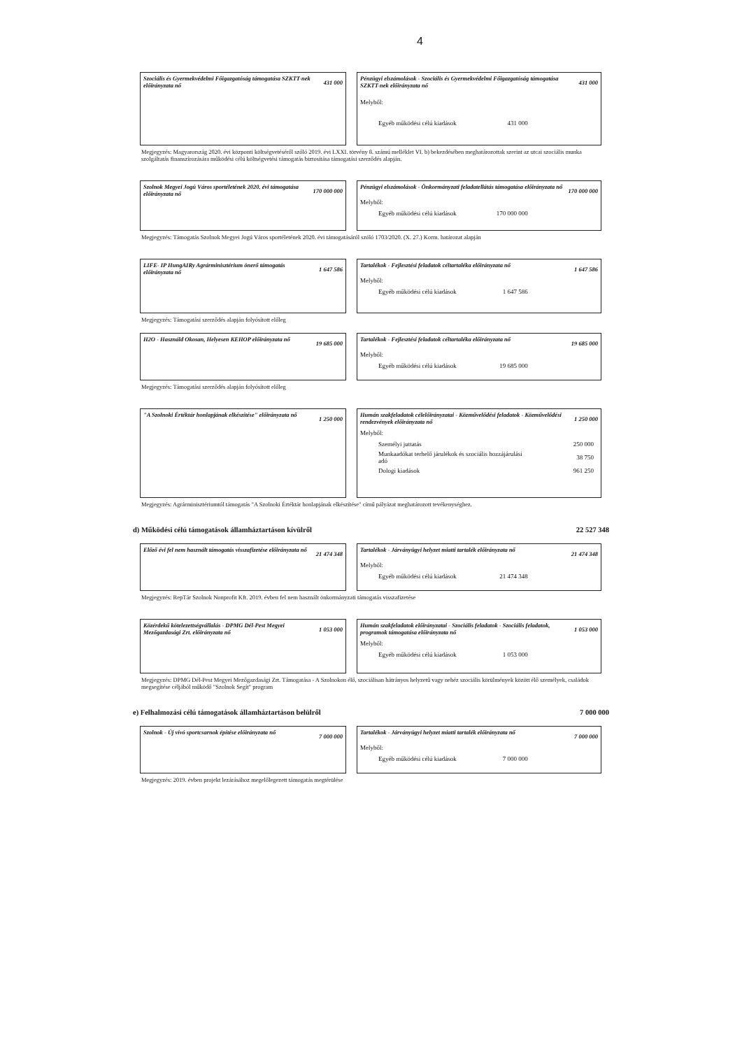4
Szociális és Gyermekvédelmi Főigazgatóság támogatása SZKTT-nek előirányzata nő 431 000
Pénzügyi elszámolások - Szociális és Gyermekvédelmi Főigazgatóság támogatása SZKTT-nek előirányzata nő 431 000
Melyből:
| Egyéb működési célú kiadások | 431 000 |
Megjegyzés: Magyarország 2020. évi központi költségvetéséről szóló 2019. évi LXXI. törvény 8. számú melléklet VI. b) bekezdésében meghatározottak szerint az utcai szociális munka szolgáltatás finanszírozására működési célú költségvetési támogatás biztosítása támogatási szerződés alapján.
Szolnok Megyei Jogú Város sportéletének 2020. évi támogatása előirányzata nő 170 000 000
Pénzügyi elszámolások - Önkormányzati feladatellátás támogatása előirányzata nő 170 000 000
Melyből:
| Egyéb működési célú kiadások | 170 000 000 |
Megjegyzés: Támogatás Szolnok Megyei Jogú Város sportéletének 2020. évi támogatásáról szóló 1703/2020. (X. 27.) Korm. határozat alapján
LIFE- IP HungAIRy Agrárminisztérium önerő támogatás előirányzata nő 1 647 586
Tartalékok - Fejlesztési feladatok céltartaléka előirányzata nő 1 647 586
Melyből:
| Egyéb működési célú kiadások | 1 647 586 |
Megjegyzés: Támogatási szerződés alapján folyósított előleg
H2O - Használd Okosan, Helyesen KEHOP előirányzata nő 19 685 000
Tartalékok - Fejlesztési feladatok céltartaléka előirányzata nő 19 685 000
Melyből:
| Egyéb működési célú kiadások | 19 685 000 |
Megjegyzés: Támogatási szerződés alapján folyósított előleg
"A Szolnoki Értéktár honlapjának elkészítése" előirányzata nő 1 250 000
Humán szakfeladatok célelőirányzatai - Közművelődési feladatok - Közművelődési rendezvények előirányzata nő 1 250 000
Melyből:
| Személyi juttatás | 250 000 |
| Munkaadókat terhelő járulékok és szociális hozzájárulási adó | 38 750 |
| Dologi kiadások | 961 250 |
Megjegyzés: Agrárminisztériumtól támogatás "A Szolnoki Értéktár honlapjának elkészítése" című pályázat meghatározott tevékenységhez.
d) Működési célú támogatások államháztartáson kívülről 22 527 348
Előző évi fel nem használt támogatás visszafizetése előirányzata nő 21 474 348
Tartalékok - Járványügyi helyzet miatti tartalék előirányzata nő 21 474 348
Melyből:
| Egyéb működési célú kiadások | 21 474 348 |
Megjegyzés: RepTár Szolnok Nonprofit Kft. 2019. évben fel nem használt önkormányzati támogatás visszafizetése
Közérdekű kötelezettségvállalás - DPMG Dél-Pest Megyei Mezőgazdasági Zrt. előirányzata nő 1 053 000
Humán szakfeladatok előirányzatai - Szociális feladatok - Szociális feladatok, programok támogatása előirányzata nő 1 053 000
Melyből:
| Egyéb működési célú kiadások | 1 053 000 |
Megjegyzés: DPMG Dél-Pest Megyei Mezőgazdasági Zrt. Támogatása - A Szolnokon élő, szociálisan hátrányos helyzetű vagy nehéz szociális körülmények között élő személyek, családok megsegítése céljából működő "Szolnok Segít" program
e) Felhalmozási célú támogatások államháztartáson belülről 7 000 000
Szolnok - Új vívó sportcsarnok építése előirányzata nő 7 000 000
Tartalékok - Járványügyi helyzet miatti tartalék előirányzata nő 7 000 000
Melyből:
| Egyéb működési célú kiadások | 7 000 000 |
Megjegyzés: 2019. évben projekt lezárásához megelőlegezett támogatás megtérülése